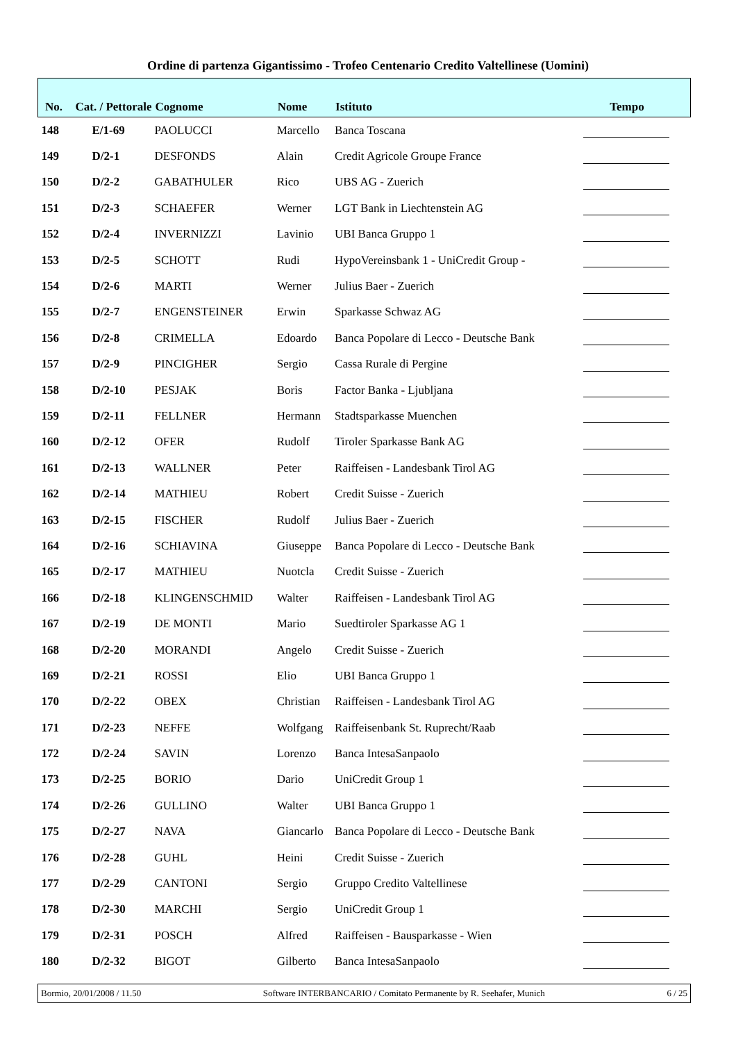Ordine di partenza Gigantissimo - Trofeo Centenario Credito Valtellinese (Uomini)
| No. | Cat. / Pettorale | Cognome | Nome | Istituto | Tempo |
| --- | --- | --- | --- | --- | --- |
| 148 | E/1-69 | PAOLUCCI | Marcello | Banca Toscana | |
| 149 | D/2-1 | DESFONDS | Alain | Credit Agricole Groupe France | |
| 150 | D/2-2 | GABATHULER | Rico | UBS AG - Zuerich | |
| 151 | D/2-3 | SCHAEFER | Werner | LGT Bank in Liechtenstein AG | |
| 152 | D/2-4 | INVERNIZZI | Lavinio | UBI Banca Gruppo 1 | |
| 153 | D/2-5 | SCHOTT | Rudi | HypoVereinsbank 1 - UniCredit Group - | |
| 154 | D/2-6 | MARTI | Werner | Julius Baer - Zuerich | |
| 155 | D/2-7 | ENGENSTEINER | Erwin | Sparkasse Schwaz AG | |
| 156 | D/2-8 | CRIMELLA | Edoardo | Banca Popolare di Lecco - Deutsche Bank | |
| 157 | D/2-9 | PINCIGHER | Sergio | Cassa Rurale di Pergine | |
| 158 | D/2-10 | PESJAK | Boris | Factor Banka - Ljubljana | |
| 159 | D/2-11 | FELLNER | Hermann | Stadtsparkasse Muenchen | |
| 160 | D/2-12 | OFER | Rudolf | Tiroler Sparkasse Bank AG | |
| 161 | D/2-13 | WALLNER | Peter | Raiffeisen - Landesbank Tirol AG | |
| 162 | D/2-14 | MATHIEU | Robert | Credit Suisse - Zuerich | |
| 163 | D/2-15 | FISCHER | Rudolf | Julius Baer - Zuerich | |
| 164 | D/2-16 | SCHIAVINA | Giuseppe | Banca Popolare di Lecco - Deutsche Bank | |
| 165 | D/2-17 | MATHIEU | Nuotcla | Credit Suisse - Zuerich | |
| 166 | D/2-18 | KLINGENSCHMID | Walter | Raiffeisen - Landesbank Tirol AG | |
| 167 | D/2-19 | DE MONTI | Mario | Suedtiroler Sparkasse AG 1 | |
| 168 | D/2-20 | MORANDI | Angelo | Credit Suisse - Zuerich | |
| 169 | D/2-21 | ROSSI | Elio | UBI Banca Gruppo 1 | |
| 170 | D/2-22 | OBEX | Christian | Raiffeisen - Landesbank Tirol AG | |
| 171 | D/2-23 | NEFFE | Wolfgang | Raiffeisenbank St. Ruprecht/Raab | |
| 172 | D/2-24 | SAVIN | Lorenzo | Banca IntesaSanpaolo | |
| 173 | D/2-25 | BORIO | Dario | UniCredit Group 1 | |
| 174 | D/2-26 | GULLINO | Walter | UBI Banca Gruppo 1 | |
| 175 | D/2-27 | NAVA | Giancarlo | Banca Popolare di Lecco - Deutsche Bank | |
| 176 | D/2-28 | GUHL | Heini | Credit Suisse - Zuerich | |
| 177 | D/2-29 | CANTONI | Sergio | Gruppo Credito Valtellinese | |
| 178 | D/2-30 | MARCHI | Sergio | UniCredit Group 1 | |
| 179 | D/2-31 | POSCH | Alfred | Raiffeisen - Bausparkasse - Wien | |
| 180 | D/2-32 | BIGOT | Gilberto | Banca IntesaSanpaolo | |
Bormio, 20/01/2008 / 11.50 Software INTERBANCARIO / Comitato Permanente by R. Seehafer, Munich 6 / 25